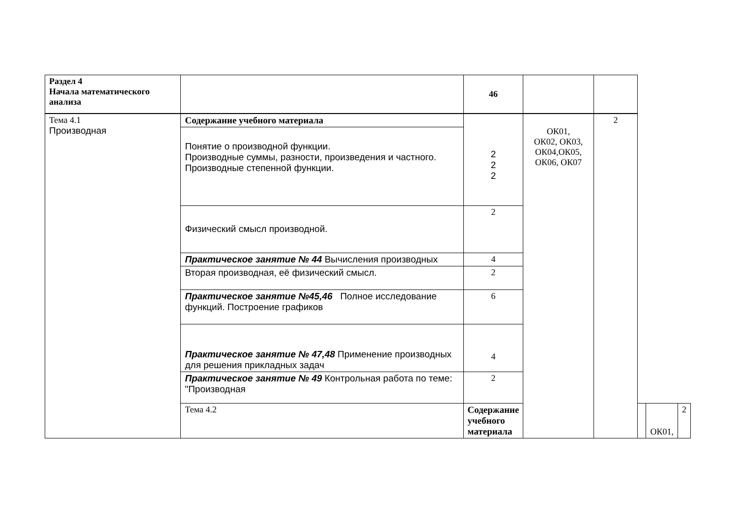| Раздел 4 Начала математического анализа | | 46 | | | | | |
| Тема 4.1 Производная | Содержание учебного материала | 2 2 2 | ОК01, ОК02, ОК03, ОК04,ОК05, ОК06, ОК07 | 2 | | | |
| | Понятие о производной функции. Производные суммы, разности, произведения и частного. Производные степенной функции. | | | | | | |
| | Физический смысл производной. | 2 | | | | | |
| | Практическое занятие № 44 Вычисления производных | 4 | | | | | |
| | Вторая производная, её физический смысл. | 2 | | | | | |
| | Практическое занятие №45,46 Полное исследование функций. Построение графиков | 6 | | | | | |
| | Практическое занятие № 47,48 Применение производных для решения прикладных задач | 4 | | | | | |
| | Практическое занятие № 49 Контрольная работа по теме: "Производная | 2 | | | | | |
| | Тема 4.2 | Содержание учебного материала | | | | ОК01, | 2 |